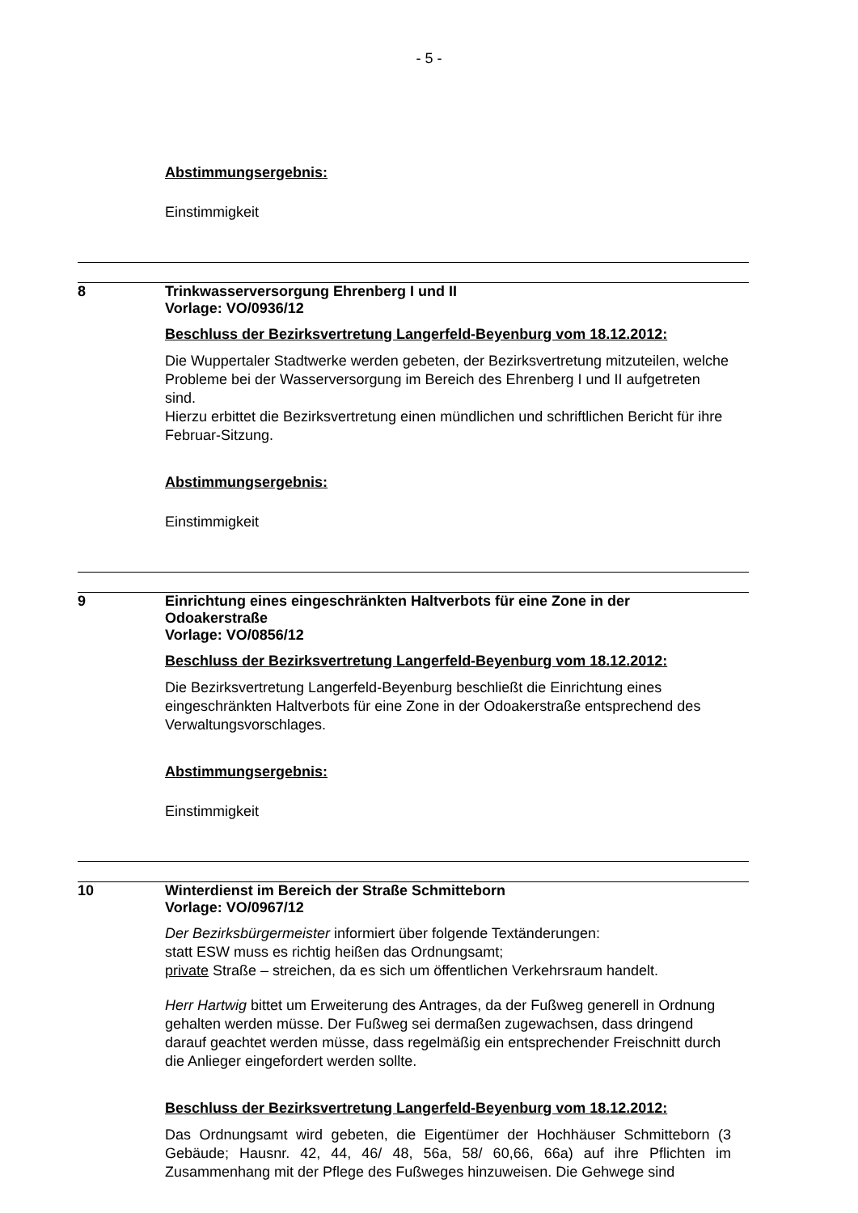- 5 -
Abstimmungsergebnis:
Einstimmigkeit
8 Trinkwasserversorgung Ehrenberg I und II
Vorlage: VO/0936/12
Beschluss der Bezirksvertretung Langerfeld-Beyenburg vom 18.12.2012:
Die Wuppertaler Stadtwerke werden gebeten, der Bezirksvertretung mitzuteilen, welche Probleme bei der Wasserversorgung im Bereich des Ehrenberg I und II aufgetreten sind.
Hierzu erbittet die Bezirksvertretung einen mündlichen und schriftlichen Bericht für ihre Februar-Sitzung.
Abstimmungsergebnis:
Einstimmigkeit
9 Einrichtung eines eingeschränkten Haltverbots für eine Zone in der
Odoakerstraße
Vorlage: VO/0856/12
Beschluss der Bezirksvertretung Langerfeld-Beyenburg vom 18.12.2012:
Die Bezirksvertretung Langerfeld-Beyenburg beschließt die Einrichtung eines eingeschränkten Haltverbots für eine Zone in der Odoakerstraße entsprechend des Verwaltungsvorschlages.
Abstimmungsergebnis:
Einstimmigkeit
10 Winterdienst im Bereich der Straße Schmitteborn
Vorlage: VO/0967/12
Der Bezirksbürgermeister informiert über folgende Textänderungen:
statt ESW muss es richtig heißen das Ordnungsamt;
private Straße – streichen, da es sich um öffentlichen Verkehrsraum handelt.
Herr Hartwig bittet um Erweiterung des Antrages, da der Fußweg generell in Ordnung gehalten werden müsse. Der Fußweg sei dermaßen zugewachsen, dass dringend darauf geachtet werden müsse, dass regelmäßig ein entsprechender Freischnitt durch die Anlieger eingefordert werden sollte.
Beschluss der Bezirksvertretung Langerfeld-Beyenburg vom 18.12.2012:
Das Ordnungsamt wird gebeten, die Eigentümer der Hochhäuser Schmitteborn (3 Gebäude; Hausnr. 42, 44, 46/ 48, 56a, 58/ 60,66, 66a) auf ihre Pflichten im Zusammenhang mit der Pflege des Fußweges hinzuweisen. Die Gehwege sind